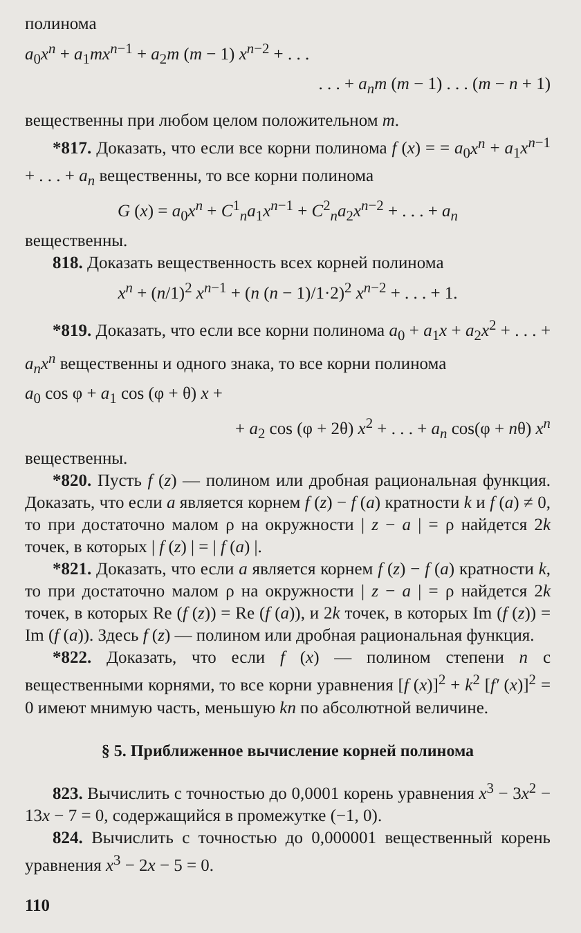полинома
a<sub>0</sub>x<sup>n</sup> + a<sub>1</sub>mx<sup>n−1</sup> + a<sub>2</sub>m (m − 1) x<sup>n−2</sup> + . . .
. . . + a<sub>n</sub>m (m − 1) . . . (m − n + 1)
вещественны при любом целом положительном m.
*817. Доказать, что если все корни полинома f (x) = = a<sub>0</sub>x<sup>n</sup> + a<sub>1</sub>x<sup>n−1</sup> + . . . + a<sub>n</sub> вещественны, то все корни полинома
G (x) = a<sub>0</sub>x<sup>n</sup> + C<sup>1</sup><sub>n</sub>a<sub>1</sub>x<sup>n−1</sup> + C<sup>2</sup><sub>n</sub>a<sub>2</sub>x<sup>n−2</sup> + . . . + a<sub>n</sub>
вещественны.
818. Доказать вещественность всех корней полинома
x<sup>n</sup> + (n/1)<sup>2</sup> x<sup>n−1</sup> + (n (n − 1)/1·2)<sup>2</sup> x<sup>n−2</sup> + . . . + 1.
*819. Доказать, что если все корни полинома a<sub>0</sub> + a<sub>1</sub>x + a<sub>2</sub>x<sup>2</sup> + . . . + a<sub>n</sub>x<sup>n</sup> вещественны и одного знака, то все корни полинома
a<sub>0</sub> cos φ + a<sub>1</sub> cos (φ + θ) x +
+ a<sub>2</sub> cos (φ + 2θ) x<sup>2</sup> + . . . + a<sub>n</sub> cos(φ + nθ) x<sup>n</sup>
вещественны.
*820. Пусть f (z) — полином или дробная рациональная функция. Доказать, что если a является корнем f (z) − f (a) кратности k и f (a) ≠ 0, то при достаточно малом ρ на окружности | z − a | = ρ найдется 2k точек, в которых | f (z) | = | f (a) |.
*821. Доказать, что если a является корнем f (z) − f (a) кратности k, то при достаточно малом ρ на окружности | z − a | = ρ найдется 2k точек, в которых Re (f (z)) = Re (f (a)), и 2k точек, в которых Im (f (z)) = Im (f (a)). Здесь f (z) — полином или дробная рациональная функция.
*822. Доказать, что если f (x) — полином степени n с вещественными корнями, то все корни уравнения [f (x)]<sup>2</sup> + k<sup>2</sup> [f′ (x)]<sup>2</sup> = 0 имеют мнимую часть, меньшую kn по абсолютной величине.
§ 5. Приближенное вычисление корней полинома
823. Вычислить с точностью до 0,0001 корень уравнения x<sup>3</sup> − 3x<sup>2</sup> − 13x − 7 = 0, содержащийся в промежутке (−1, 0).
824. Вычислить с точностью до 0,000001 вещественный корень уравнения x<sup>3</sup> − 2x − 5 = 0.
110